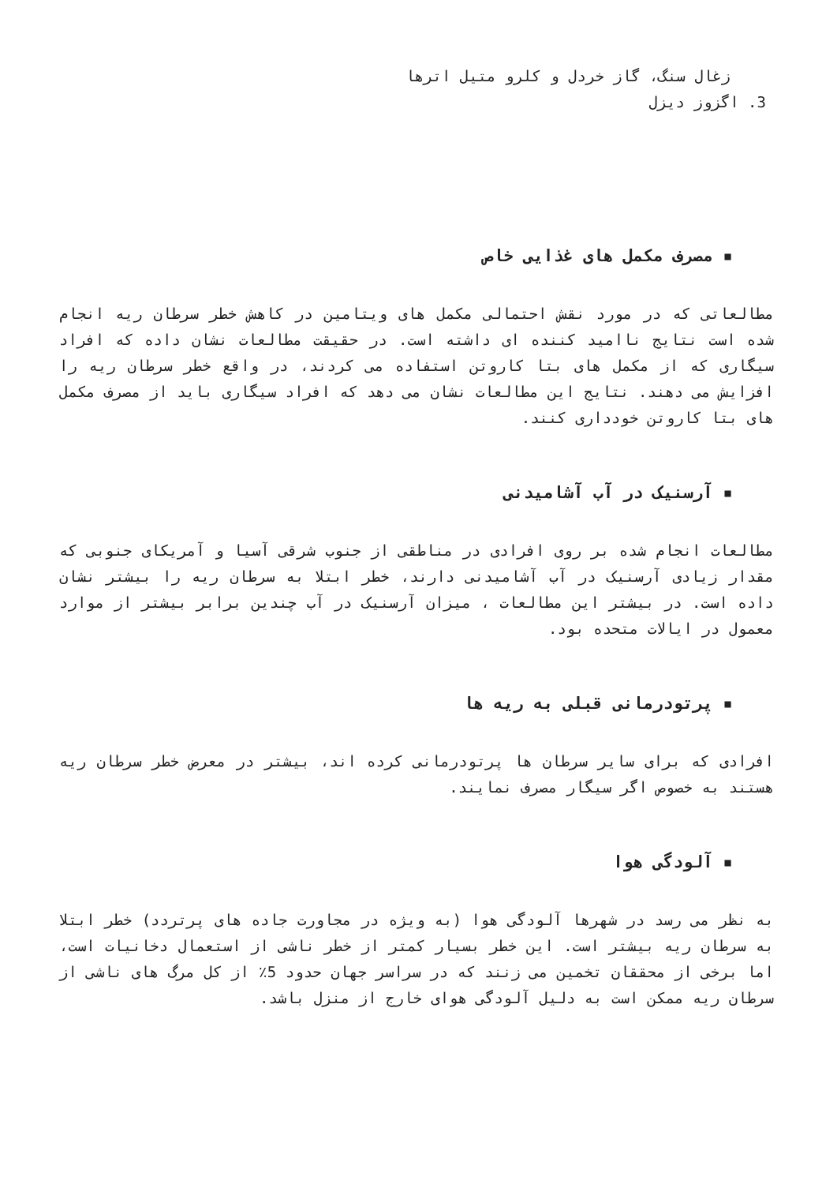زغال سنگ، گاز خردل و کلرو متیل اترها
3. اگزوز دیزل
▪ مصرف مکمل های غذایی خاص
مطالعاتی که در مورد نقش احتمالی مکمل های ویتامین در کاهش خطر سرطان ریه انجام شده است نتایج ناامید کننده ای داشته است. در حقیقت مطالعات نشان داده که افراد سیگاری که از مکمل های بتا کاروتن استفاده می کردند، در واقع خطر سرطان ریه را افزایش می دهند. نتایج این مطالعات نشان می دهد که افراد سیگاری باید از مصرف مکمل های بتا کاروتن خودداری کنند.
▪ آرسنیک در آب آشامیدنی
مطالعات انجام شده بر روی افرادی در مناطقی از جنوب شرقی آسیا و آمریکای جنوبی که مقدار زیادی آرسنیک در آب آشامیدنی دارند، خطر ابتلا به سرطان ریه را بیشتر نشان داده است. در بیشتر این مطالعات ، میزان آرسنیک در آب چندین برابر بیشتر از موارد معمول در ایالات متحده بود.
▪ پرتودرمانی قبلی به ریه ها
افرادی که برای سایر سرطان ها پرتودرمانی کرده اند، بیشتر در معرض خطر سرطان ریه هستند به خصوص اگر سیگار مصرف نمایند.
▪ آلودگی هوا
به نظر می رسد در شهرها آلودگی هوا (به ویژه در مجاورت جاده های پرتردد) خطر ابتلا به سرطان ریه بیشتر است. این خطر بسیار کمتر از خطر ناشی از استعمال دخانیات است، اما برخی از محققان تخمین می زنند که در سراسر جهان حدود 5٪ از کل مرگ های ناشی از سرطان ریه ممکن است به دلیل آلودگی هوای خارج از منزل باشد.